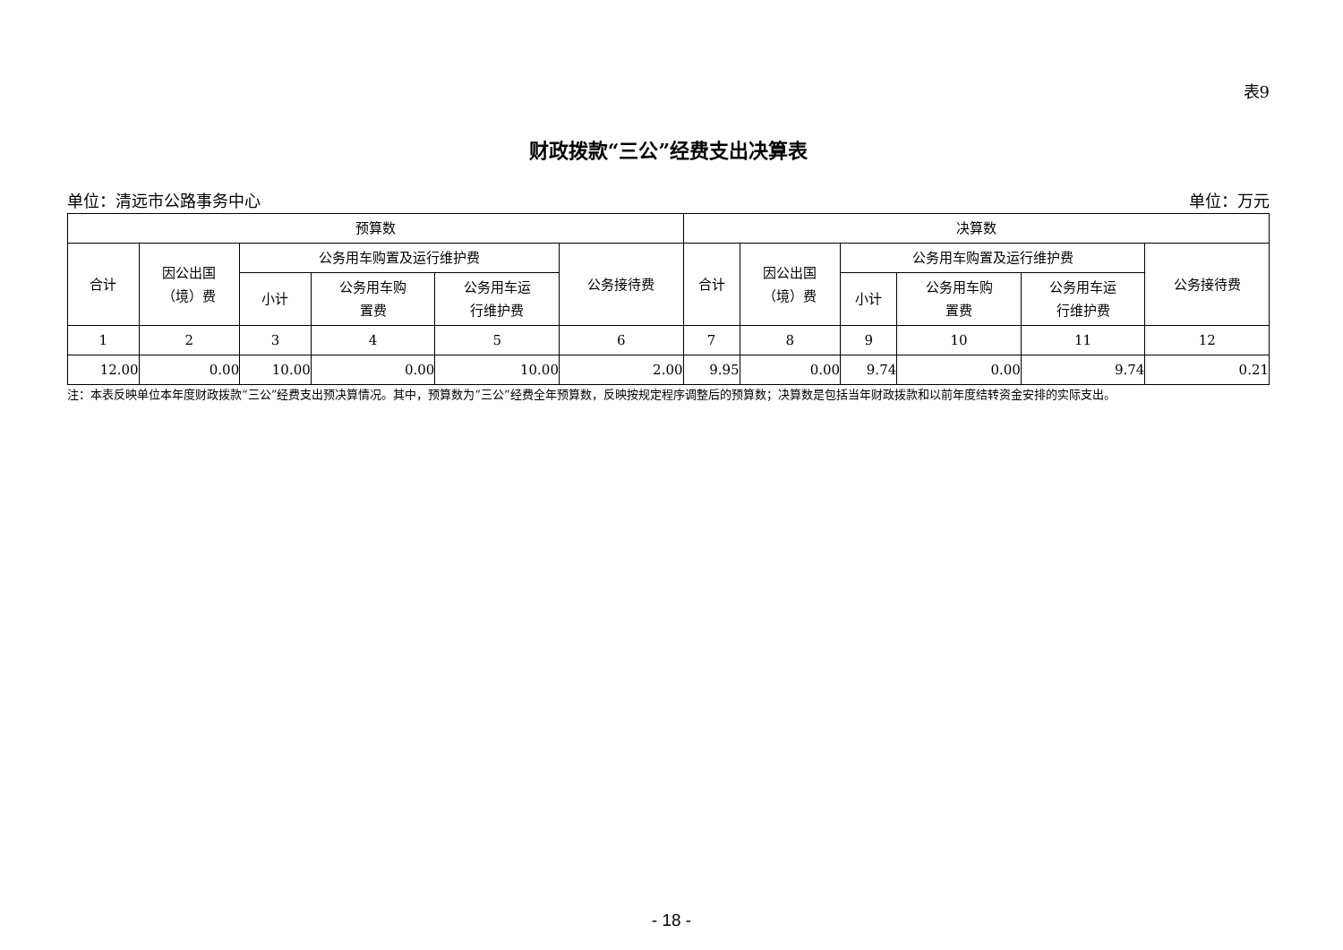表9
财政拨款“三公”经费支出决算表
单位：清远市公路事务中心 单位：万元
| 预算数 | | | | | | 决算数 | | | | | |
| --- | --- | --- | --- | --- | --- | --- | --- | --- | --- | --- | --- |
| 合计 | 因公出国 （境）费 | 公务用车购置及运行维护费 | | | 公务接待费 | 合计 | 因公出国 （境）费 | 公务用车购置及运行维护费 | | | 公务接待费 |
| | | 小计 | 公务用车购 置费 | 公务用车运 行维护费 | | | | 小计 | 公务用车购 置费 | 公务用车运 行维护费 | |
| 1 | 2 | 3 | 4 | 5 | 6 | 7 | 8 | 9 | 10 | 11 | 12 |
| 12.00 | 0.00 | 10.00 | 0.00 | 10.00 | 2.00 | 9.95 | 0.00 | 9.74 | 0.00 | 9.74 | 0.21 |
注：本表反映单位本年度财政拨款“三公”经费支出预决算情况。其中，预算数为“三公”经费全年预算数，反映按规定程序调整后的预算数；决算数是包括当年财政拨款和以前年度结转资金安排的实际支出。
- 18 -